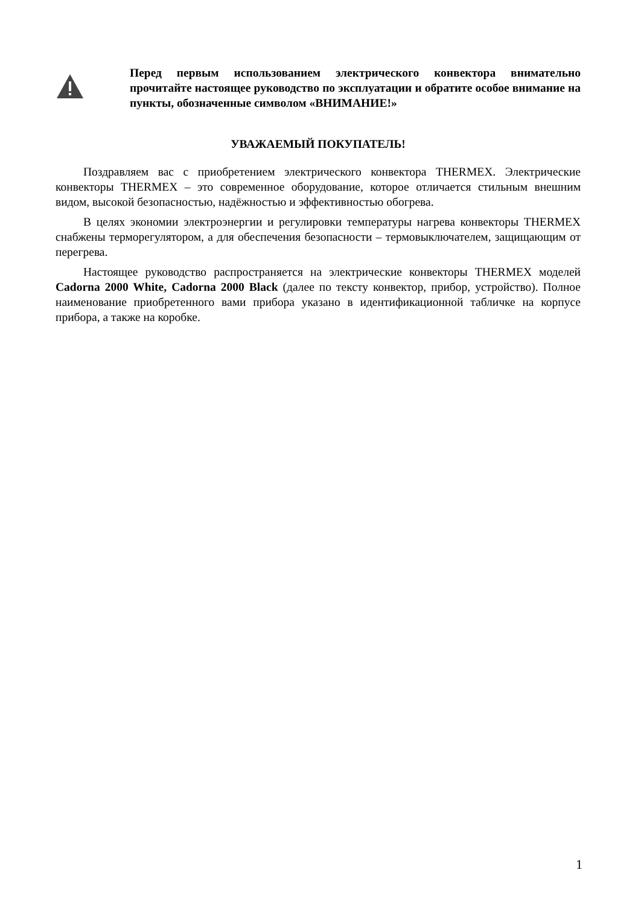Перед первым использованием электрического конвектора внимательно прочитайте настоящее руководство по эксплуатации и обратите особое внимание на пункты, обозначенные символом «ВНИМАНИЕ!»
УВАЖАЕМЫЙ ПОКУПАТЕЛЬ!
Поздравляем вас с приобретением электрического конвектора THERMEX. Электрические конвекторы THERMEX – это современное оборудование, которое отличается стильным внешним видом, высокой безопасностью, надёжностью и эффективностью обогрева.
В целях экономии электроэнергии и регулировки температуры нагрева конвекторы THERMEX снабжены терморегулятором, а для обеспечения безопасности – термовыключателем, защищающим от перегрева.
Настоящее руководство распространяется на электрические конвекторы THERMEX моделей Cadorna 2000 White, Cadorna 2000 Black (далее по тексту конвектор, прибор, устройство). Полное наименование приобретенного вами прибора указано в идентификационной табличке на корпусе прибора, а также на коробке.
1